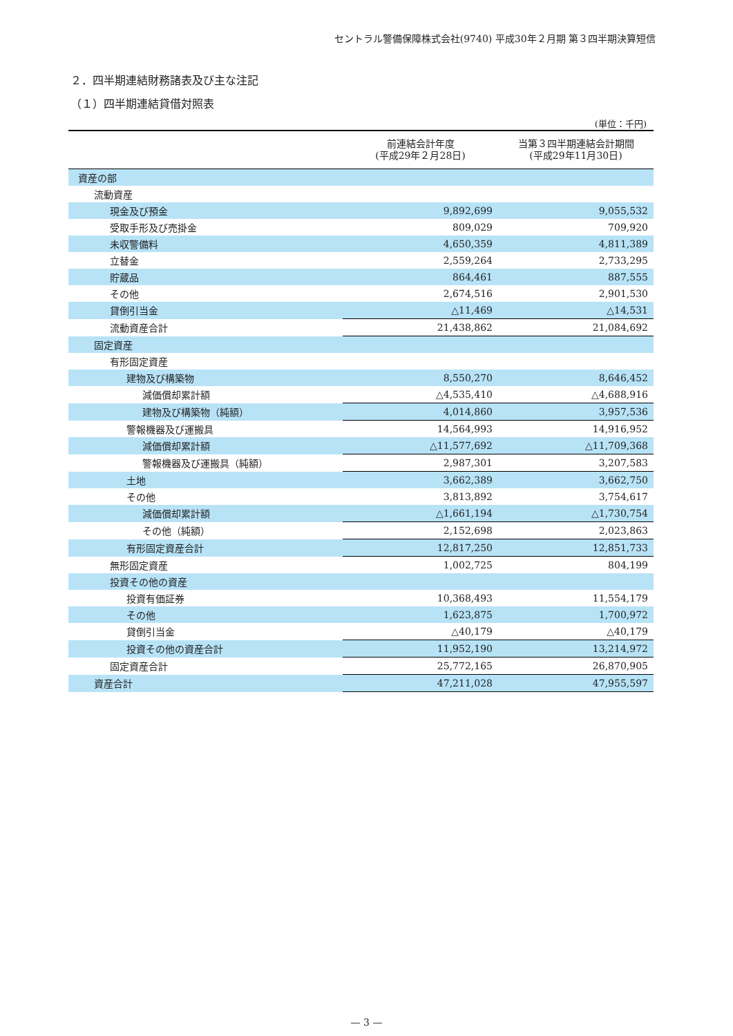セントラル警備保障株式会社(9740) 平成30年２月期 第３四半期決算短信
２．四半期連結財務諸表及び主な注記
（１）四半期連結貸借対照表
(単位：千円)
| | 前連結会計年度 (平成29年２月28日) | 当第３四半期連結会計期間 (平成29年11月30日) |
| --- | --- | --- |
| 資産の部 | | |
| 流動資産 | | |
| 現金及び預金 | 9,892,699 | 9,055,532 |
| 受取手形及び売掛金 | 809,029 | 709,920 |
| 未収警備料 | 4,650,359 | 4,811,389 |
| 立替金 | 2,559,264 | 2,733,295 |
| 貯蔵品 | 864,461 | 887,555 |
| その他 | 2,674,516 | 2,901,530 |
| 貸倒引当金 | △11,469 | △14,531 |
| 流動資産合計 | 21,438,862 | 21,084,692 |
| 固定資産 | | |
| 有形固定資産 | | |
| 建物及び構築物 | 8,550,270 | 8,646,452 |
| 減価償却累計額 | △4,535,410 | △4,688,916 |
| 建物及び構築物（純額） | 4,014,860 | 3,957,536 |
| 警報機器及び運搬具 | 14,564,993 | 14,916,952 |
| 減価償却累計額 | △11,577,692 | △11,709,368 |
| 警報機器及び運搬具（純額） | 2,987,301 | 3,207,583 |
| 土地 | 3,662,389 | 3,662,750 |
| その他 | 3,813,892 | 3,754,617 |
| 減価償却累計額 | △1,661,194 | △1,730,754 |
| その他（純額） | 2,152,698 | 2,023,863 |
| 有形固定資産合計 | 12,817,250 | 12,851,733 |
| 無形固定資産 | 1,002,725 | 804,199 |
| 投資その他の資産 | | |
| 投資有価証券 | 10,368,493 | 11,554,179 |
| その他 | 1,623,875 | 1,700,972 |
| 貸倒引当金 | △40,179 | △40,179 |
| 投資その他の資産合計 | 11,952,190 | 13,214,972 |
| 固定資産合計 | 25,772,165 | 26,870,905 |
| 資産合計 | 47,211,028 | 47,955,597 |
— 3 —